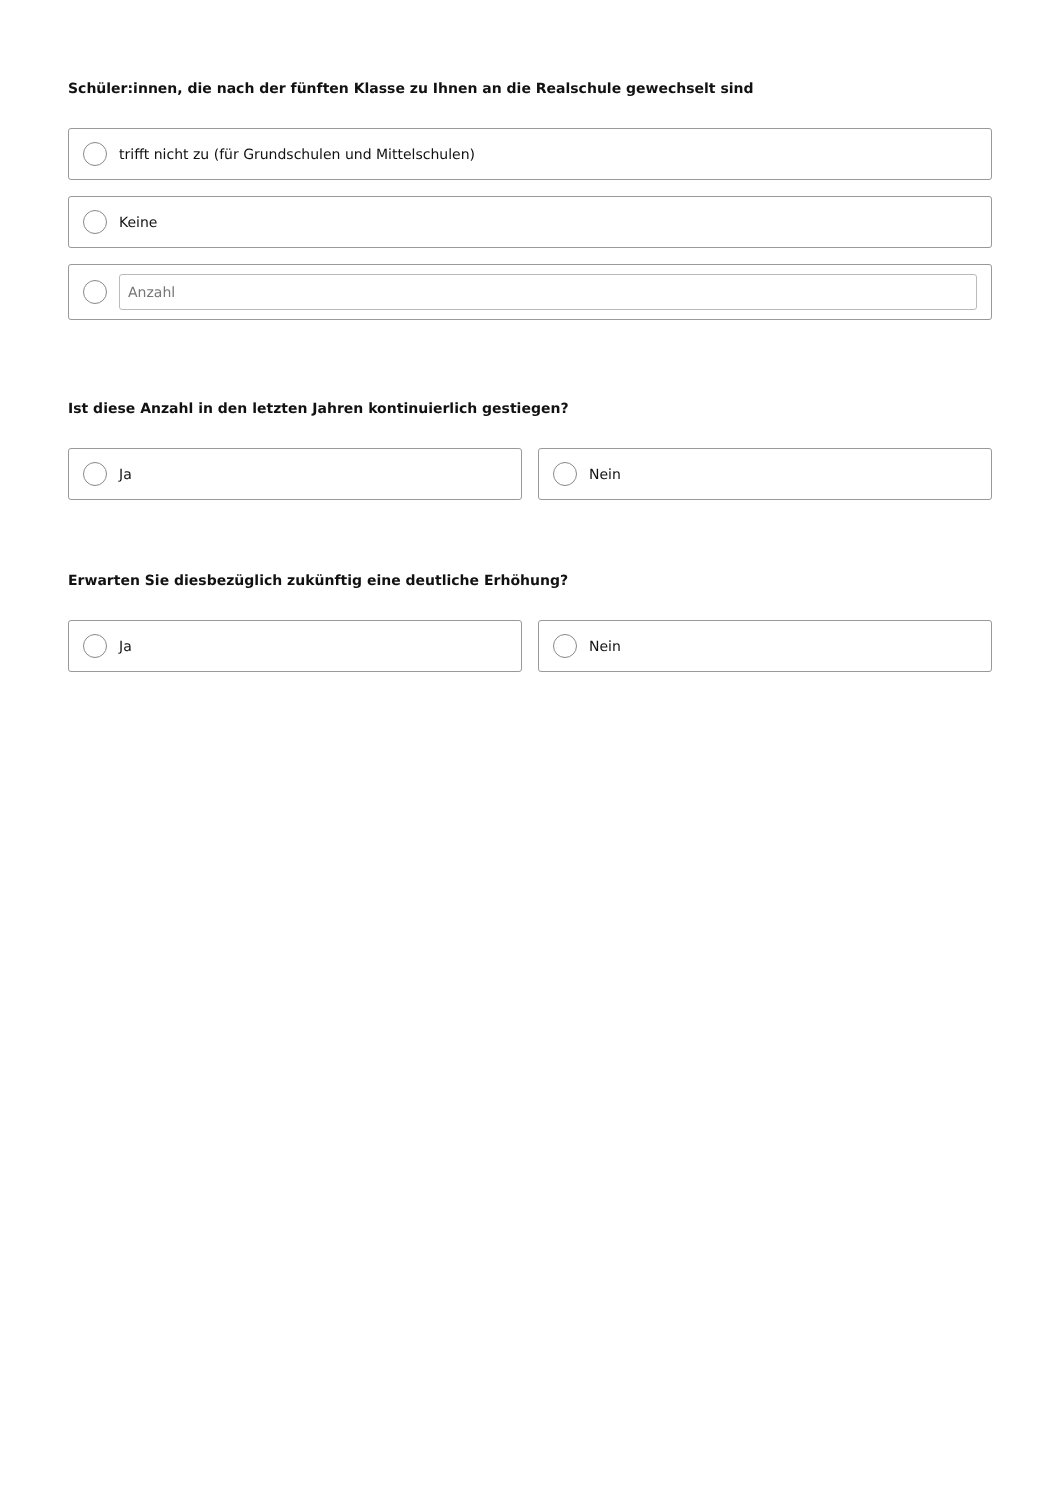Schüler:innen, die nach der fünften Klasse zu Ihnen an die Realschule gewechselt sind
trifft nicht zu (für Grundschulen und Mittelschulen)
Keine
Anzahl
Ist diese Anzahl in den letzten Jahren kontinuierlich gestiegen?
Ja Nein
Erwarten Sie diesbezüglich zukünftig eine deutliche Erhöhung?
Ja Nein